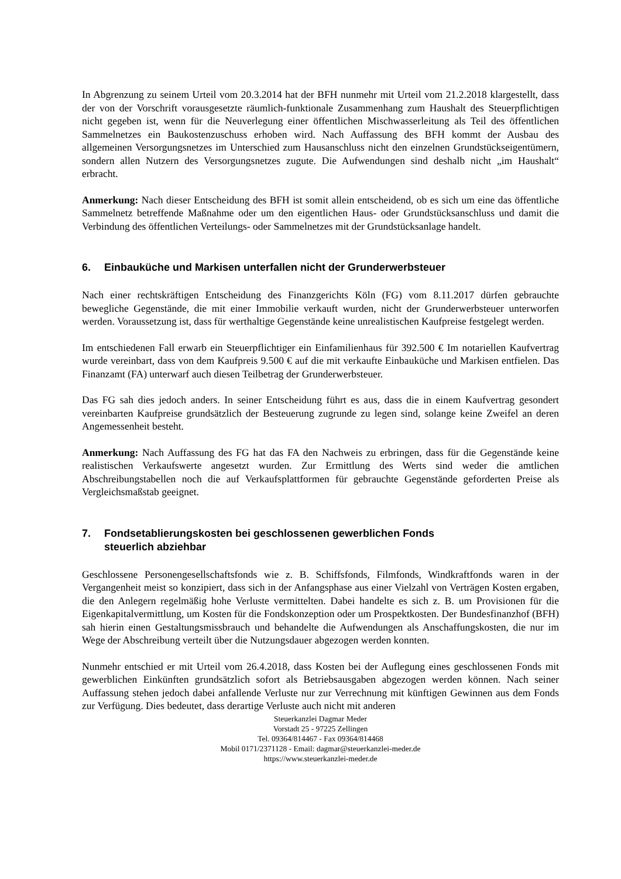In Abgrenzung zu seinem Urteil vom 20.3.2014 hat der BFH nunmehr mit Urteil vom 21.2.2018 klargestellt, dass der von der Vorschrift vorausgesetzte räumlich-funktionale Zusammenhang zum Haushalt des Steuerpflichtigen nicht gegeben ist, wenn für die Neuverlegung einer öffentlichen Mischwasserleitung als Teil des öffentlichen Sammelnetzes ein Baukostenzuschuss erhoben wird. Nach Auffassung des BFH kommt der Ausbau des allgemeinen Versorgungsnetzes im Unterschied zum Hausanschluss nicht den einzelnen Grundstückseigentümern, sondern allen Nutzern des Versorgungsnetzes zugute. Die Aufwendungen sind deshalb nicht „im Haushalt“ erbracht.
Anmerkung: Nach dieser Entscheidung des BFH ist somit allein entscheidend, ob es sich um eine das öffentliche Sammelnetz betreffende Maßnahme oder um den eigentlichen Haus- oder Grundstücksanschluss und damit die Verbindung des öffentlichen Verteilungs- oder Sammelnetzes mit der Grundstücksanlage handelt.
6. Einbauküche und Markisen unterfallen nicht der Grunderwerbsteuer
Nach einer rechtskräftigen Entscheidung des Finanzgerichts Köln (FG) vom 8.11.2017 dürfen gebrauchte bewegliche Gegenstände, die mit einer Immobilie verkauft wurden, nicht der Grunderwerbsteuer unterworfen werden. Voraussetzung ist, dass für werthaltige Gegenstände keine unrealistischen Kaufpreise festgelegt werden.
Im entschiedenen Fall erwarb ein Steuerpflichtiger ein Einfamilienhaus für 392.500 € Im notariellen Kaufvertrag wurde vereinbart, dass von dem Kaufpreis 9.500 € auf die mit verkaufte Einbauküche und Markisen entfielen. Das Finanzamt (FA) unterwarf auch diesen Teilbetrag der Grunderwerbsteuer.
Das FG sah dies jedoch anders. In seiner Entscheidung führt es aus, dass die in einem Kaufvertrag gesondert vereinbarten Kaufpreise grundsätzlich der Besteuerung zugrunde zu legen sind, solange keine Zweifel an deren Angemessenheit besteht.
Anmerkung: Nach Auffassung des FG hat das FA den Nachweis zu erbringen, dass für die Gegenstände keine realistischen Verkaufswerte angesetzt wurden. Zur Ermittlung des Werts sind weder die amtlichen Abschreibungstabellen noch die auf Verkaufsplattformen für gebrauchte Gegenstände geforderten Preise als Vergleichsmaßstab geeignet.
7. Fondsetablierungskosten bei geschlossenen gewerblichen Fonds
steuerlich abziehbar
Geschlossene Personengesellschaftsfonds wie z. B. Schiffsfonds, Filmfonds, Windkraftfonds waren in der Vergangenheit meist so konzipiert, dass sich in der Anfangsphase aus einer Vielzahl von Verträgen Kosten ergaben, die den Anlegern regelmäßig hohe Verluste vermittelten. Dabei handelte es sich z. B. um Provisionen für die Eigenkapitalvermittlung, um Kosten für die Fondskonzeption oder um Prospektkosten. Der Bundesfinanzhof (BFH) sah hierin einen Gestaltungsmissbrauch und behandelte die Aufwendungen als Anschaffungskosten, die nur im Wege der Abschreibung verteilt über die Nutzungsdauer abgezogen werden konnten.
Nunmehr entschied er mit Urteil vom 26.4.2018, dass Kosten bei der Auflegung eines geschlossenen Fonds mit gewerblichen Einkünften grundsätzlich sofort als Betriebsausgaben abgezogen werden können. Nach seiner Auffassung stehen jedoch dabei anfallende Verluste nur zur Verrechnung mit künftigen Gewinnen aus dem Fonds zur Verfügung. Dies bedeutet, dass derartige Verluste auch nicht mit anderen
Steuerkanzlei Dagmar Meder
Vorstadt 25 - 97225 Zellingen
Tel. 09364/814467 - Fax 09364/814468
Mobil 0171/2371128 - Email: dagmar@steuerkanzlei-meder.de
https://www.steuerkanzlei-meder.de